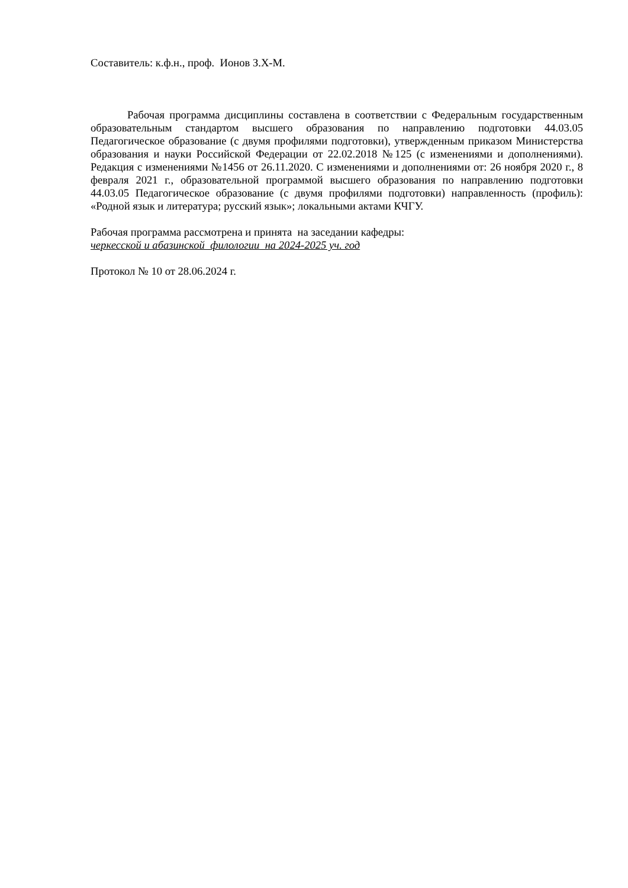Составитель: к.ф.н., проф. Ионов З.Х-М.
Рабочая программа дисциплины составлена в соответствии с Федеральным государственным образовательным стандартом высшего образования по направлению подготовки 44.03.05 Педагогическое образование (с двумя профилями подготовки), утвержденным приказом Министерства образования и науки Российской Федерации от 22.02.2018 №125 (с изменениями и дополнениями). Редакция с изменениями №1456 от 26.11.2020. С изменениями и дополнениями от: 26 ноября 2020 г., 8 февраля 2021 г., образовательной программой высшего образования по направлению подготовки 44.03.05 Педагогическое образование (с двумя профилями подготовки) направленность (профиль): «Родной язык и литература; русский язык»; локальными актами КЧГУ.
Рабочая программа рассмотрена и принята на заседании кафедры:
черкесской и абазинской филологии на 2024-2025 уч. год
Протокол № 10 от 28.06.2024 г.